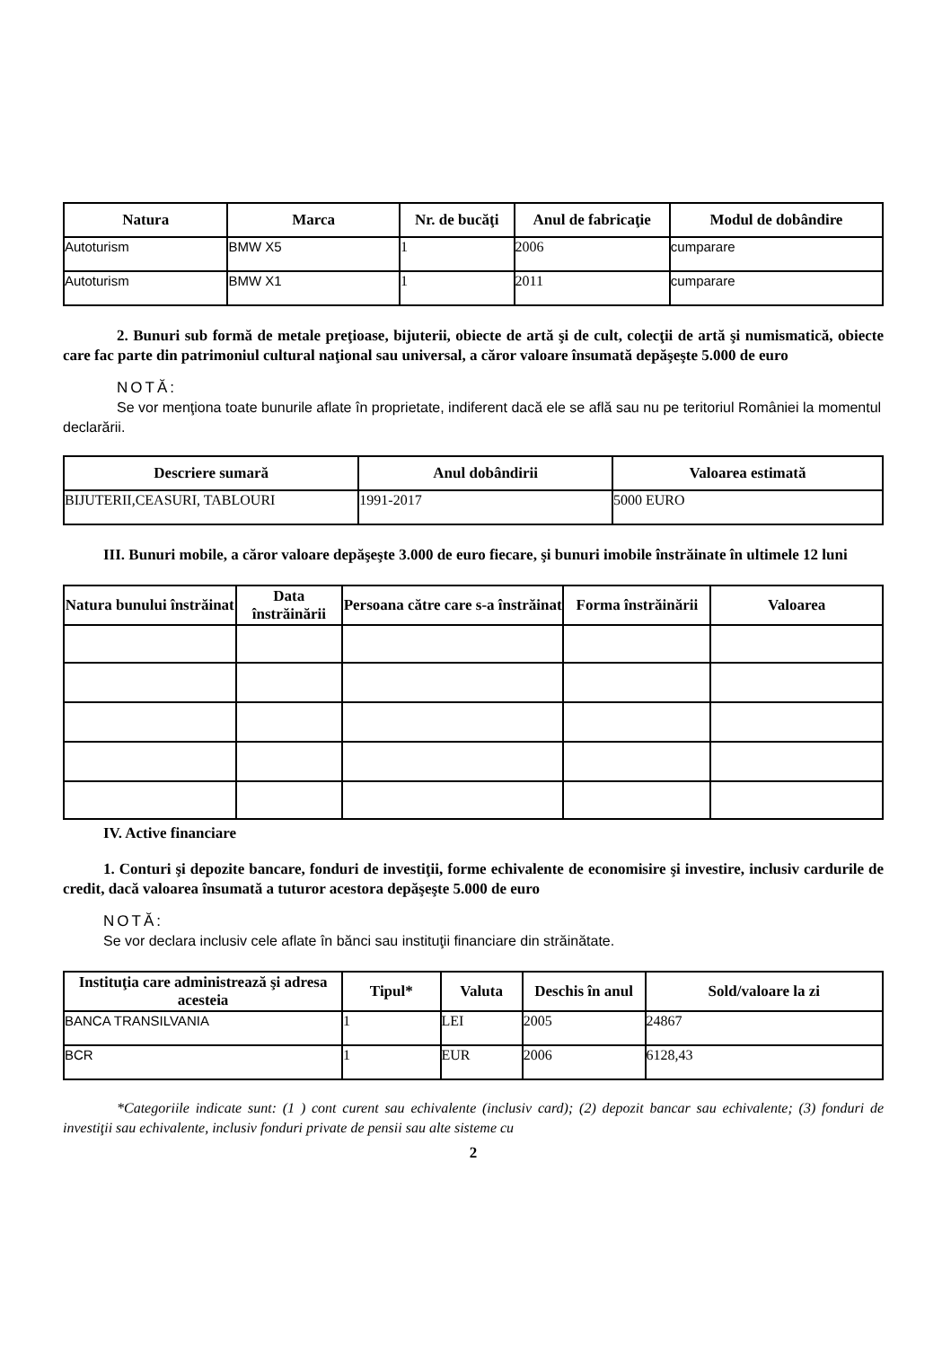| Natura | Marca | Nr. de bucăţi | Anul de fabricaţie | Modul de dobândire |
| --- | --- | --- | --- | --- |
| Autoturism | BMW X5 | 1 | 2006 | cumparare |
| Autoturism | BMW X1 | 1 | 2011 | cumparare |
2. Bunuri sub formă de metale preţioase, bijuterii, obiecte de artă şi de cult, colecţii de artă şi numismatică, obiecte care fac parte din patrimoniul cultural naţional sau universal, a căror valoare însumată depăşeşte 5.000 de euro
NOTĂ:
Se vor menţiona toate bunurile aflate în proprietate, indiferent dacă ele se află sau nu pe teritoriul României la momentul declarării.
| Descriere sumară | Anul dobândirii | Valoarea estimată |
| --- | --- | --- |
| BIJUTERII,CEASURI, TABLOURI | 1991-2017 | 5000 EURO |
III. Bunuri mobile, a căror valoare depăşeşte 3.000 de euro fiecare, şi bunuri imobile înstrăinate în ultimele 12 luni
| Natura bunului înstrăinat | Data înstrăinării | Persoana către care s-a înstrăinat | Forma înstrăinării | Valoarea |
| --- | --- | --- | --- | --- |
IV. Active financiare
1. Conturi şi depozite bancare, fonduri de investiţii, forme echivalente de economisire şi investire, inclusiv cardurile de credit, dacă valoarea însumată a tuturor acestora depăşeşte 5.000 de euro
NOTĂ:
Se vor declara inclusiv cele aflate în bănci sau instituţii financiare din străinătate.
| Instituţia care administrează şi adresa acesteia | Tipul* | Valuta | Deschis în anul | Sold/valoare la zi |
| --- | --- | --- | --- | --- |
| BANCA TRANSILVANIA | 1 | LEI | 2005 | 24867 |
| BCR | 1 | EUR | 2006 | 6128,43 |
*Categoriile indicate sunt: (1 ) cont curent sau echivalente (inclusiv card); (2) depozit bancar sau echivalente; (3) fonduri de investiţii sau echivalente, inclusiv fonduri private de pensii sau alte sisteme cu
2